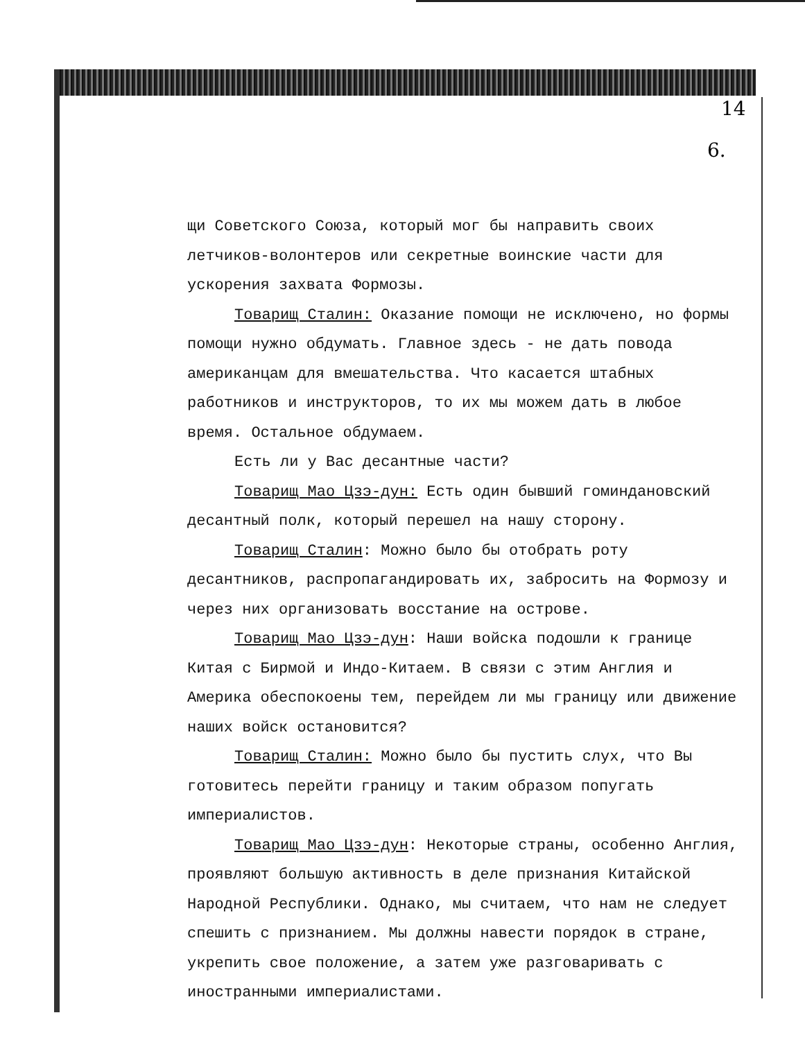14
6.
щи Советского Союза, который мог бы направить своих летчиков-волонтеров или секретные воинские части для ускорения захвата Формозы.
Товарищ Сталин: Оказание помощи не исключено, но формы помощи нужно обдумать. Главное здесь - не дать повода американцам для вмешательства. Что касается штабных работников и инструкторов, то их мы можем дать в любое время. Остальное обдумаем.
Есть ли у Вас десантные части?
Товарищ Мао Цзэ-дун: Есть один бывший гоминдановский десантный полк, который перешел на нашу сторону.
Товарищ Сталин: Можно было бы отобрать роту десантников, распропагандировать их, забросить на Формозу и через них организовать восстание на острове.
Товарищ Мао Цзэ-дун: Наши войска подошли к границе Китая с Бирмой и Индо-Китаем. В связи с этим Англия и Америка обеспокоены тем, перейдем ли мы границу или движение наших войск остановится?
Товарищ Сталин: Можно было бы пустить слух, что Вы готовитесь перейти границу и таким образом попугать империалистов.
Товарищ Мао Цзэ-дун: Некоторые страны, особенно Англия, проявляют большую активность в деле признания Китайской Народной Республики. Однако, мы считаем, что нам не следует спешить с признанием. Мы должны навести порядок в стране, укрепить свое положение, а затем уже разговаривать с иностранными империалистами.